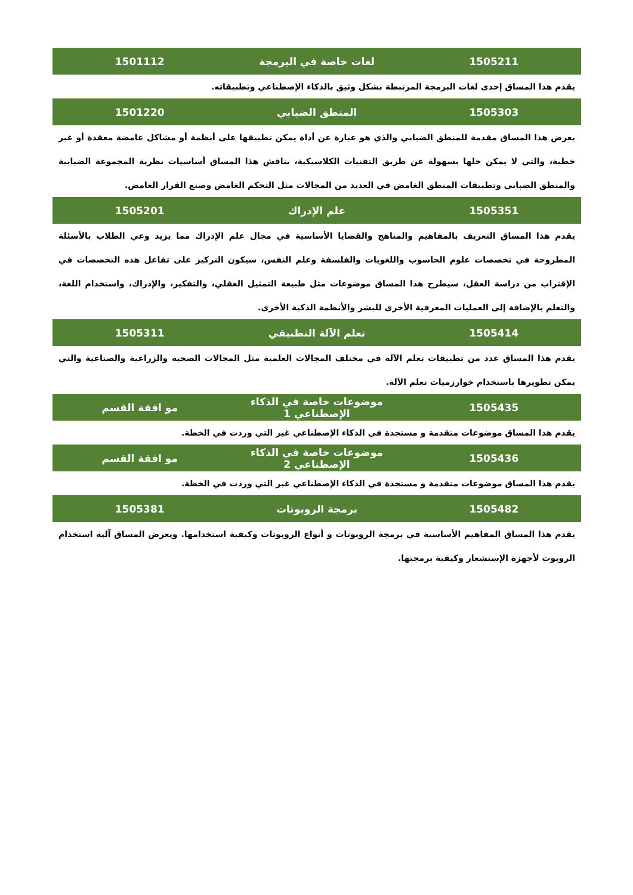| 1505211 | لغات خاصة في البرمجة | 1501112 |
| --- | --- | --- |
| يقدم هذا المساق إحدى لغات البرمجة المرتبطة بشكل وثيق بالذكاء الإصطناعي وتطبيقاته. | | |
| 1505303 | المنطق الضبابي | 1501220 |
| يعرض هذا المساق مقدمة للمنطق الضبابي والذي هو عبارة عن أداة يمكن تطبيقها على أنظمة أو مشاكل غامضة معقدة أو غير خطية، والتي لا يمكن حلها بسهولة عن طريق التقنيات الكلاسيكية، يناقش هذا المساق أساسيات نظرية المجموعة الضبابية والمنطق الضبابي وتطبيقات المنطق الغامض في العديد من المجالات مثل التحكم الغامض وصنع القرار الغامض. | | |
| 1505351 | علم الإدراك | 1505201 |
| يقدم هذا المساق التعريف بالمفاهيم والمناهج والقضايا الأساسية في مجال علم الإدراك مما يزيد وعي الطلاب بالأسئلة المطروحة في تخصصات علوم الحاسوب واللغويات والفلسفة وعلم النفس، سيكون التركيز على تفاعل هذه التخصصات في الإقتراب من دراسة العقل، سيطرح هذا المساق موضوعات مثل طبيعة التمثيل العقلي، والتفكير، والإدراك، واستخدام اللغة، والتعلم بالإضافة إلى العمليات المعرفية الأخرى للبشر والأنظمة الذكية الأخرى. | | |
| 1505414 | تعلم الآلة التطبيقي | 1505311 |
| يقدم هذا المساق عدد من تطبيقات تعلم الآلة في مختلف المجالات العلمية مثل المجالات الصحية والزراعية والصناعية والتي يمكن تطويرها باستخدام خوارزميات تعلم الآلة. | | |
| 1505435 | موضوعات خاصة في الذكاء الإصطناعي 1 | مو افقة القسم |
| يقدم هذا المساق موضوعات متقدمة و مستجدة في الذكاء الإصطناعي غير التي وردت في الخطة. | | |
| 1505436 | موضوعات خاصة في الذكاء الإصطناعي 2 | مو افقة القسم |
| يقدم هذا المساق موضوعات متقدمة و مستجدة في الذكاء الإصطناعي غير التي وردت في الخطة. | | |
| 1505482 | برمجة الروبوتات | 1505381 |
| يقدم هذا المساق المفاهيم الأساسية في برمجة الروبوتات و أنواع الروبوتات وكيفية استخدامها. ويعرض المساق آلية استخدام الروبوت لأجهزة الإستشعار وكيفية برمجتها. | | |